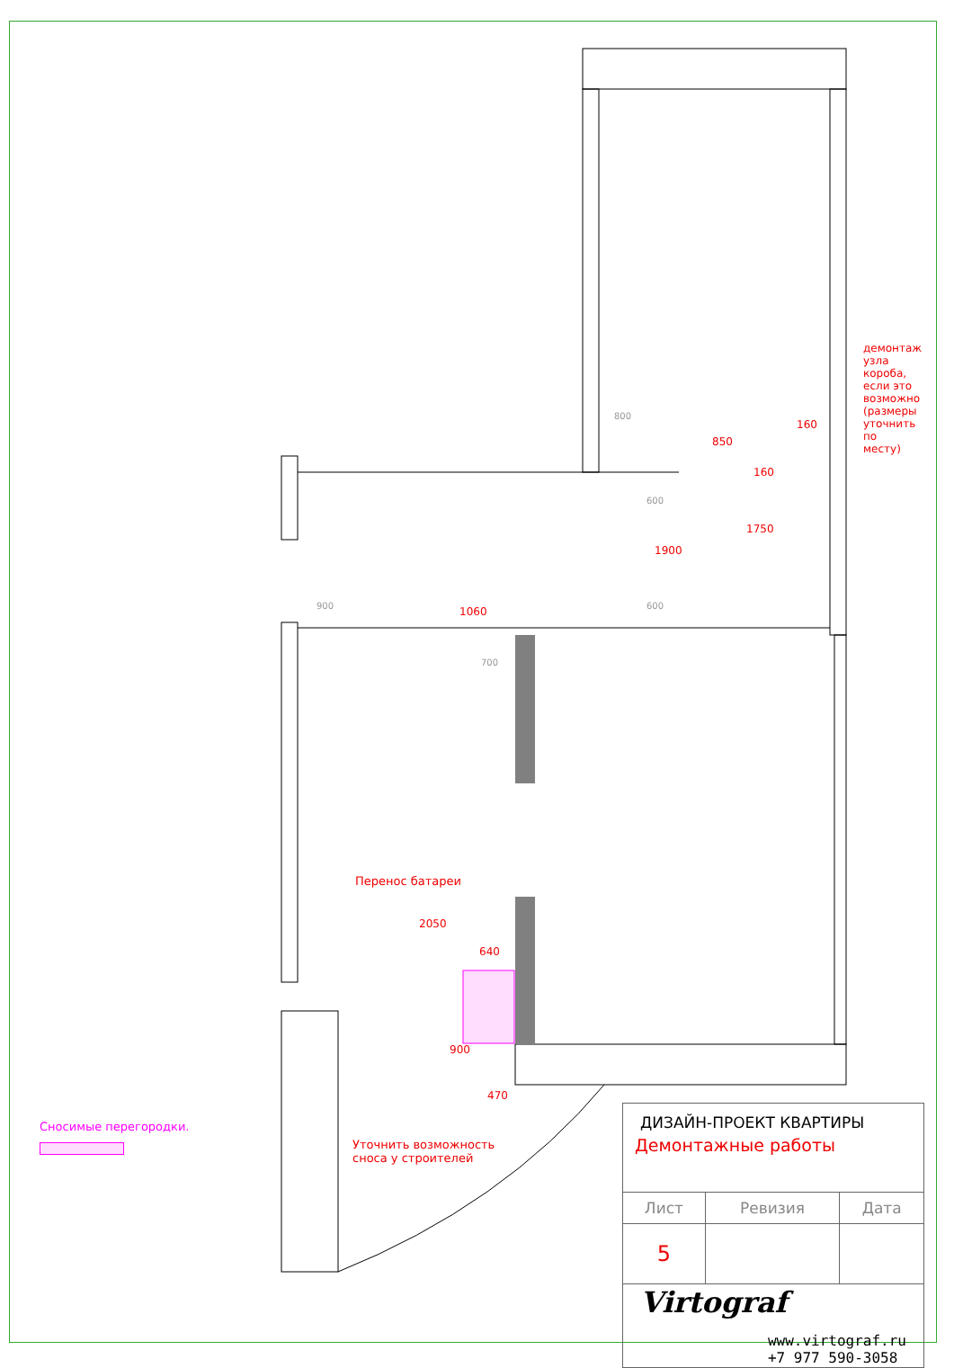800
600
900 600
700
850
160
160
1750
1900
1060
Перенос батареи
2050
640
900
470
Уточнить возможность
сноса у строителей
демонтаж узла короба, если это возможно (размеры уточнить по месту)
Сносимые перегородки.
| ДИЗАЙН-ПРОЕКТ КВАРТИРЫ Демонтажные работы | | |
| Лист | Ревизия | Дата |
| 5 | | |
| Virtograf www.virtograf.ru +7 977 590-3058 | | |